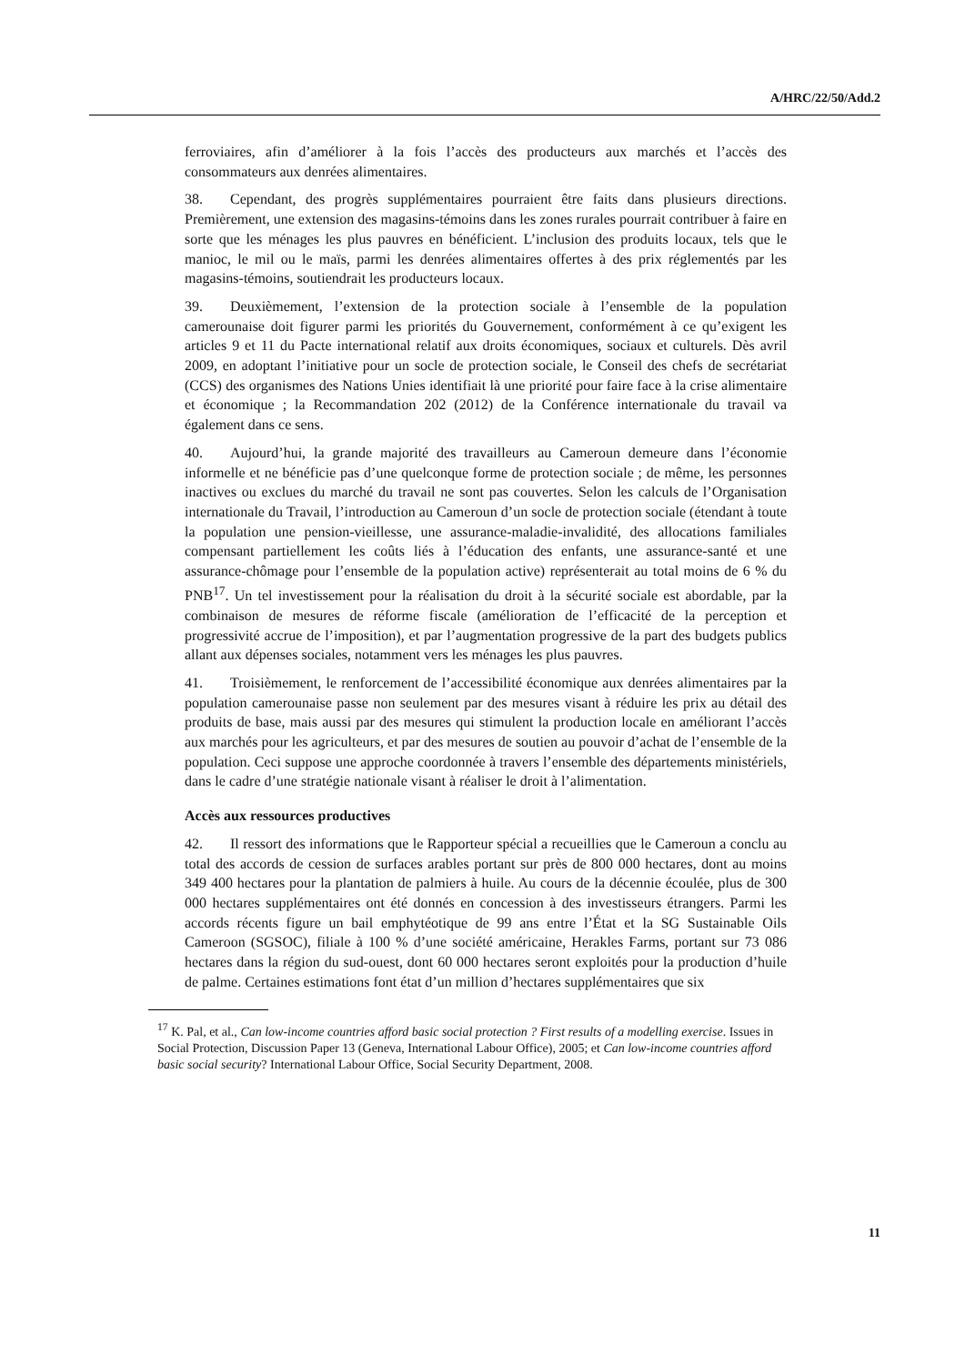A/HRC/22/50/Add.2
ferroviaires, afin d’améliorer à la fois l’accès des producteurs aux marchés et l’accès des consommateurs aux denrées alimentaires.
38. Cependant, des progrès supplémentaires pourraient être faits dans plusieurs directions. Premièrement, une extension des magasins-témoins dans les zones rurales pourrait contribuer à faire en sorte que les ménages les plus pauvres en bénéficient. L’inclusion des produits locaux, tels que le manioc, le mil ou le maïs, parmi les denrées alimentaires offertes à des prix réglementés par les magasins-témoins, soutiendrait les producteurs locaux.
39. Deuxièmement, l’extension de la protection sociale à l’ensemble de la population camerounaise doit figurer parmi les priorités du Gouvernement, conformément à ce qu’exigent les articles 9 et 11 du Pacte international relatif aux droits économiques, sociaux et culturels. Dès avril 2009, en adoptant l’initiative pour un socle de protection sociale, le Conseil des chefs de secrétariat (CCS) des organismes des Nations Unies identifiait là une priorité pour faire face à la crise alimentaire et économique ; la Recommandation 202 (2012) de la Conférence internationale du travail va également dans ce sens.
40. Aujourd’hui, la grande majorité des travailleurs au Cameroun demeure dans l’économie informelle et ne bénéficie pas d’une quelconque forme de protection sociale ; de même, les personnes inactives ou exclues du marché du travail ne sont pas couvertes. Selon les calculs de l’Organisation internationale du Travail, l’introduction au Cameroun d’un socle de protection sociale (étendant à toute la population une pension-vieillesse, une assurance-maladie-invalidité, des allocations familiales compensant partiellement les coûts liés à l’éducation des enfants, une assurance-santé et une assurance-chômage pour l’ensemble de la population active) représenterait au total moins de 6 % du PNB<sup>17</sup>. Un tel investissement pour la réalisation du droit à la sécurité sociale est abordable, par la combinaison de mesures de réforme fiscale (amélioration de l’efficacité de la perception et progressivité accrue de l’imposition), et par l’augmentation progressive de la part des budgets publics allant aux dépenses sociales, notamment vers les ménages les plus pauvres.
41. Troisièmement, le renforcement de l’accessibilité économique aux denrées alimentaires par la population camerounaise passe non seulement par des mesures visant à réduire les prix au détail des produits de base, mais aussi par des mesures qui stimulent la production locale en améliorant l’accès aux marchés pour les agriculteurs, et par des mesures de soutien au pouvoir d’achat de l’ensemble de la population. Ceci suppose une approche coordonnée à travers l’ensemble des départements ministériels, dans le cadre d’une stratégie nationale visant à réaliser le droit à l’alimentation.
Accès aux ressources productives
42. Il ressort des informations que le Rapporteur spécial a recueillies que le Cameroun a conclu au total des accords de cession de surfaces arables portant sur près de 800 000 hectares, dont au moins 349 400 hectares pour la plantation de palmiers à huile. Au cours de la décennie écoulée, plus de 300 000 hectares supplémentaires ont été donnés en concession à des investisseurs étrangers. Parmi les accords récents figure un bail emphytéotique de 99 ans entre l’État et la SG Sustainable Oils Cameroon (SGSOC), filiale à 100 % d’une société américaine, Herakles Farms, portant sur 73 086 hectares dans la région du sud-ouest, dont 60 000 hectares seront exploités pour la production d’huile de palme. Certaines estimations font état d’un million d’hectares supplémentaires que six
<sup>17</sup> K. Pal, et al., Can low-income countries afford basic social protection ? First results of a modelling exercise. Issues in Social Protection, Discussion Paper 13 (Geneva, International Labour Office), 2005; et Can low-income countries afford basic social security? International Labour Office, Social Security Department, 2008.
11